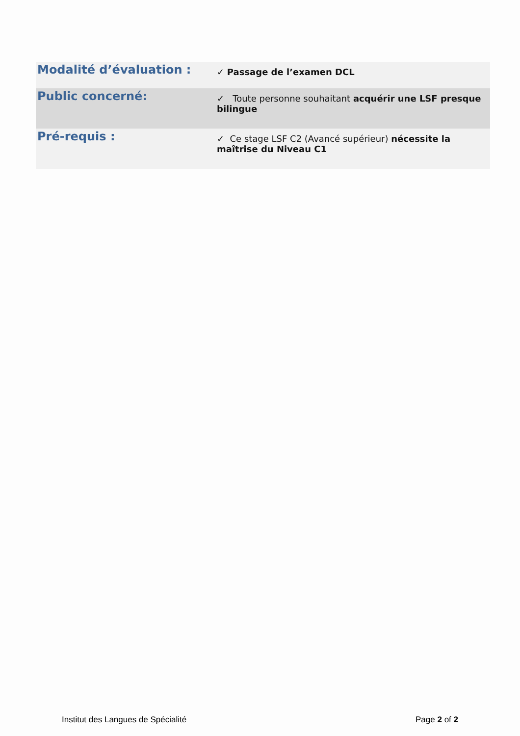| Modalité d’évaluation : | ✓ Passage de l’examen DCL |
| Public concerné: | ✓ Toute personne souhaitant acquérir une LSF presque bilingue |
| Pré-requis : | ✓ Ce stage LSF C2 (Avancé supérieur) nécessite la maîtrise du Niveau C1 |
Institut des Langues de Spécialité Page 2 of 2